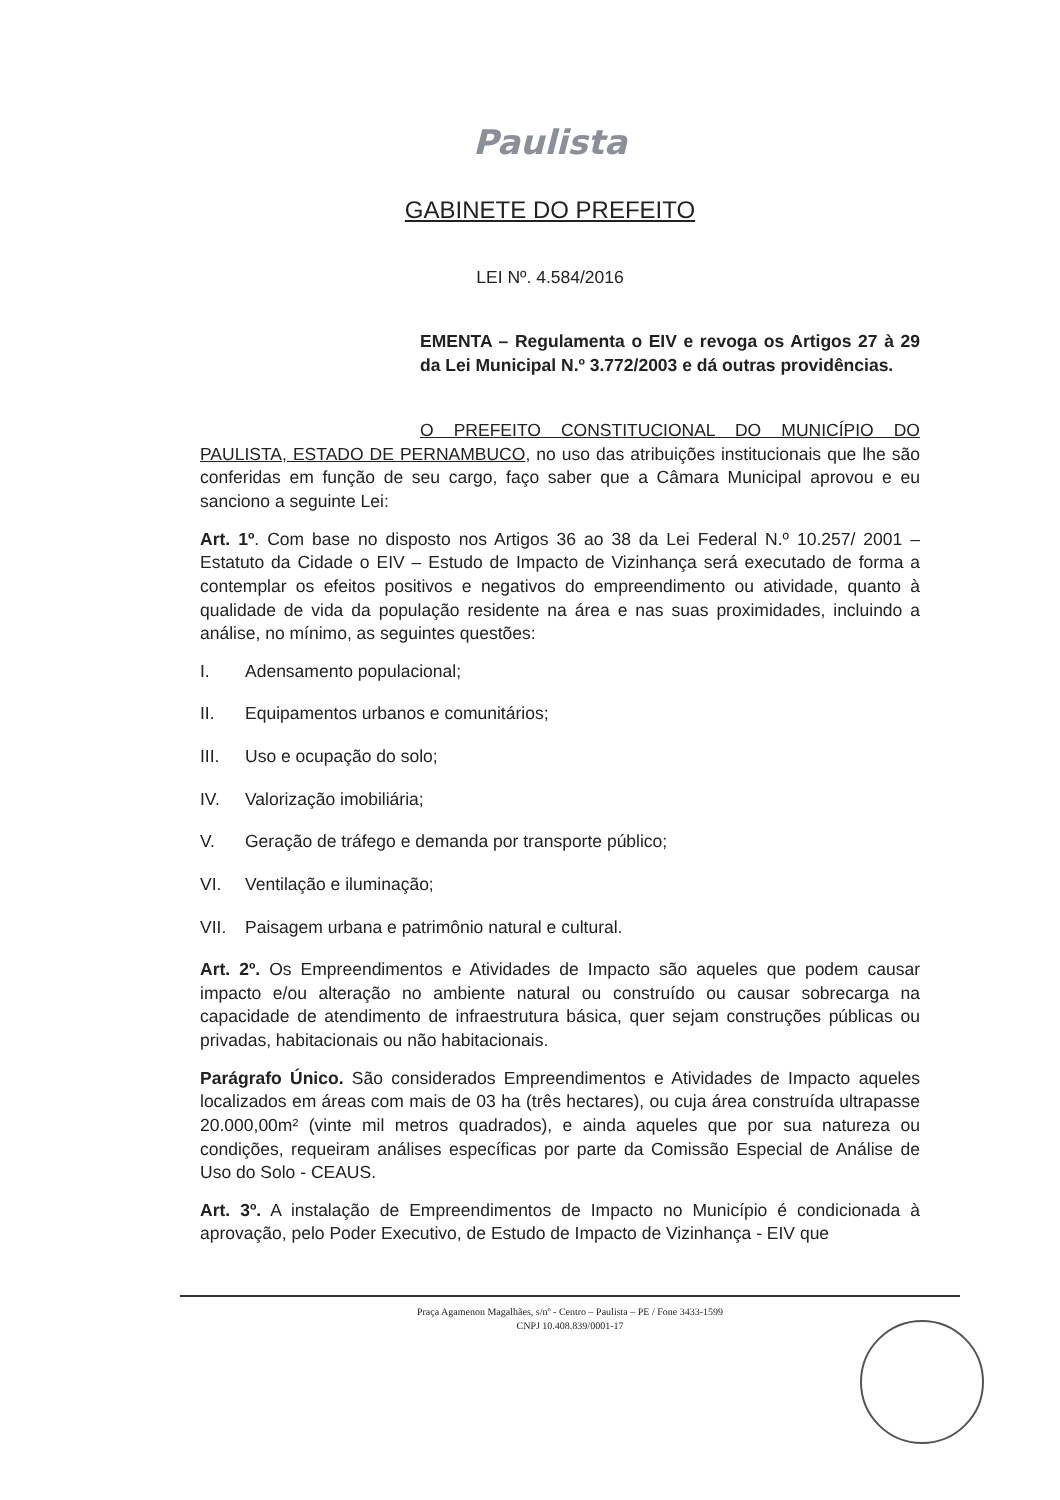Paulista
GABINETE DO PREFEITO
LEI Nº. 4.584/2016
EMENTA – Regulamenta o EIV e revoga os Artigos 27 à 29 da Lei Municipal N.º 3.772/2003 e dá outras providências.
O PREFEITO CONSTITUCIONAL DO MUNICÍPIO DO PAULISTA, ESTADO DE PERNAMBUCO, no uso das atribuições institucionais que lhe são conferidas em função de seu cargo, faço saber que a Câmara Municipal aprovou e eu sanciono a seguinte Lei:
Art. 1º. Com base no disposto nos Artigos 36 ao 38 da Lei Federal N.º 10.257/ 2001 – Estatuto da Cidade o EIV – Estudo de Impacto de Vizinhança será executado de forma a contemplar os efeitos positivos e negativos do empreendimento ou atividade, quanto à qualidade de vida da população residente na área e nas suas proximidades, incluindo a análise, no mínimo, as seguintes questões:
I. Adensamento populacional;
II. Equipamentos urbanos e comunitários;
III. Uso e ocupação do solo;
IV. Valorização imobiliária;
V. Geração de tráfego e demanda por transporte público;
VI. Ventilação e iluminação;
VII. Paisagem urbana e patrimônio natural e cultural.
Art. 2º. Os Empreendimentos e Atividades de Impacto são aqueles que podem causar impacto e/ou alteração no ambiente natural ou construído ou causar sobrecarga na capacidade de atendimento de infraestrutura básica, quer sejam construções públicas ou privadas, habitacionais ou não habitacionais.
Parágrafo Único. São considerados Empreendimentos e Atividades de Impacto aqueles localizados em áreas com mais de 03 ha (três hectares), ou cuja área construída ultrapasse 20.000,00m² (vinte mil metros quadrados), e ainda aqueles que por sua natureza ou condições, requeiram análises específicas por parte da Comissão Especial de Análise de Uso do Solo - CEAUS.
Art. 3º. A instalação de Empreendimentos de Impacto no Município é condicionada à aprovação, pelo Poder Executivo, de Estudo de Impacto de Vizinhança - EIV que
Praça Agamenon Magalhães, s/nº - Centro – Paulista – PE / Fone 3433-1599
CNPJ 10.408.839/0001-17